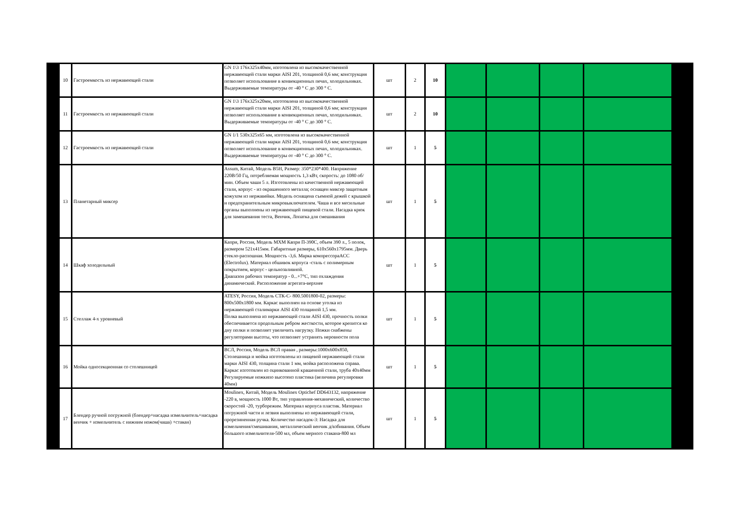| 10 | Гастроемкость из нержавеющей стали | GN 1\3 176х325х40мм, изготовлена из высококачественной нержавеющей стали марки AISI 201, толщиной 0,6 мм; конструкция позволяет использование в конвекционных печах, холодильниках. Выдерживаемые температуры от -40 ° С до 300 ° С. | шт | 2 | 10 | | | | |
| 11 | Гастроемкость из нержавеющей стали | GN 1\3 176х325х20мм, изготовлена из высококачественной нержавеющей стали марки AISI 201, толщиной 0,6 мм; конструкция позволяет использование в конвекционных печах, холодильниках. Выдерживаемые температуры от -40 ° С до 300 ° С. | шт | 2 | 10 | | | | |
| 12 | Гастроемкость из нержавеющей стали | GN 1/1 530х325х65 мм, изготовлена из высококачественной нержавеющей стали марки AISI 201, толщиной 0,6 мм; конструкция позволяет использование в конвекционных печах, холодильниках. Выдерживаемые температуры от -40 ° С до 300 ° С. | шт | 1 | 5 | | | | |
| 13 | Планетарный миксер | Assum, Китай, Модель B5H, Размер: 350*230*400. Напряжение 220В/50 Гц, потребляемая мощность 1,3 кВт, скорость: до 1080 об/мин. Объем чаши 5 л. Изготовлены из качественной нержавеющей стали, корпус - из окрашенного металла; оснащен миксер защитным кожухом из нержавейки. Модель оснащена съемной дежей с крышкой и предохранительным микровыключателем. Чаша и все месильные органы выполнены из нержавеющей пищевой стали. Насадка крюк для замешевания теста, Венчик, Лопатка для смешивания | шт | 1 | 5 | | | | |
| 14 | Шкаф холодильный | Капри, Россия, Модель МХМ Капри П-390С, объем 390 л., 5 полок, размером 521х415мм. Габаритные размеры, 610х560х1795мм. Дверь стекло-распошная. Мощность -3,6. Марка компрессораACC (Electrolux). Материал обшивок корпуса -сталь с полимерным покрытием, корпус - цельнозаливной. Диапазон рабочих температур - 0...+7°С, тип охлаждения динамический. Расположение агрегата-верхнее | шт | 1 | 5 | | | | |
| 15 | Стеллаж 4-х уровневый | ATESY, Россия, Модель СТК-С- 800.5001800-02, размеры: 800х500х1800 мм. Каркас выполнен на основе уголка из нержавеющей сталимарки AISI 430 толщиной 1,5 мм. Полка выполнена из нержавеющей стали AISI 430, прочность полки обеспечивается продольным ребром жесткости, которое крепится ко дну полки и позволяет увеличить нагрузку. Ножки снабжены регуляторами высоты, что позволяет устранять неровности пола | шт | 1 | 5 | | | | |
| 16 | Мойка односекционная со столешницей | ВСЛ, Россия, Модель ВСЛ правая , размеры:1000х600х850, Столешница и мойка изготовлены из пищевой нержавеющей стали марки AISI 430, толщина стали 1 мм, мойка расположена справа. Каркас изготовлен из оцинкованной крашенной стали, труба 40х40мм Регулируемые ножкипо высотеиз пластика (величина регулировки 40мм) | шт | 1 | 5 | | | | |
| 17 | Блендер ручной погружной (блендер+насадка измельчитель+насадка венчик + измельчитель с нижним ножом(чаша) +стакан) | Moulinex, Китай, Модель Moulinex Optichef DD643132, напряжение -220 в, мощность 1000 Вт, тип управления-механический, количество скоростей -20, турборежим. Материал корпуса пластик. Материал погружной части и лезвия выполнены из нержавеющей стали, прорезиненная ручка. Количество насадок-3: Насадка для измельчения/смешивания, металлический венчик д/взбивания. Объем большого измельчителя-500 мл, объем мерного стакана-800 мл | шт | 1 | 5 | | | | |